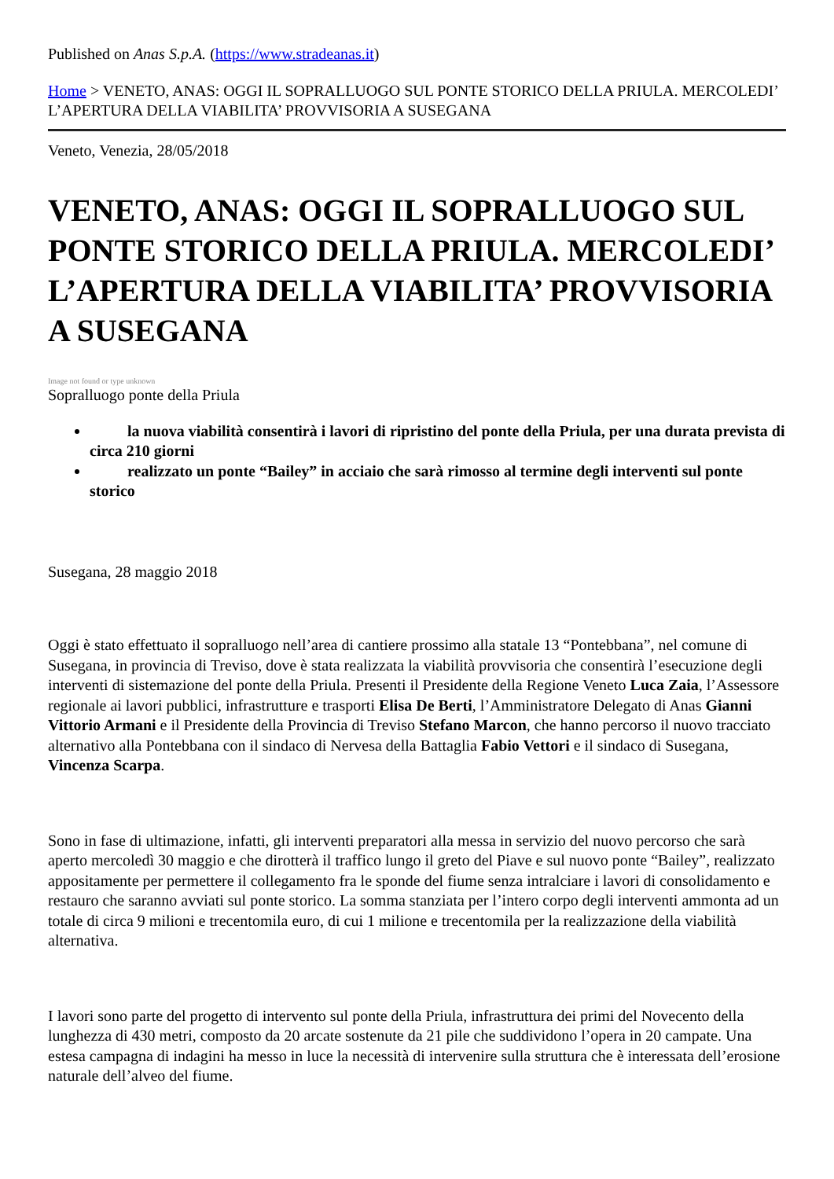Published on Anas S.p.A. (https://www.stradeanas.it)
Home > VENETO, ANAS: OGGI IL SOPRALLUOGO SUL PONTE STORICO DELLA PRIULA. MERCOLEDI’ L’APERTURA DELLA VIABILITA’ PROVVISORIA A SUSEGANA
Veneto, Venezia, 28/05/2018
VENETO, ANAS: OGGI IL SOPRALLUOGO SUL PONTE STORICO DELLA PRIULA. MERCOLEDI’ L’APERTURA DELLA VIABILITA’ PROVVISORIA A SUSEGANA
Image not found or type unknown
Sopralluogo ponte della Priula
la nuova viabilità consentirà i lavori di ripristino del ponte della Priula, per una durata prevista di circa 210 giorni
realizzato un ponte “Bailey” in acciaio che sarà rimosso al termine degli interventi sul ponte storico
Susegana, 28 maggio 2018
Oggi è stato effettuato il sopralluogo nell’area di cantiere prossimo alla statale 13 “Pontebbana”, nel comune di Susegana, in provincia di Treviso, dove è stata realizzata la viabilità provvisoria che consentirà l’esecuzione degli interventi di sistemazione del ponte della Priula. Presenti il Presidente della Regione Veneto Luca Zaia, l’Assessore regionale ai lavori pubblici, infrastrutture e trasporti Elisa De Berti, l’Amministratore Delegato di Anas Gianni Vittorio Armani e il Presidente della Provincia di Treviso Stefano Marcon, che hanno percorso il nuovo tracciato alternativo alla Pontebbana con il sindaco di Nervesa della Battaglia Fabio Vettori e il sindaco di Susegana, Vincenza Scarpa.
Sono in fase di ultimazione, infatti, gli interventi preparatori alla messa in servizio del nuovo percorso che sarà aperto mercoledì 30 maggio e che dirotterà il traffico lungo il greto del Piave e sul nuovo ponte “Bailey”, realizzato appositamente per permettere il collegamento fra le sponde del fiume senza intralciare i lavori di consolidamento e restauro che saranno avviati sul ponte storico. La somma stanziata per l’intero corpo degli interventi ammonta ad un totale di circa 9 milioni e trecentomila euro, di cui 1 milione e trecentomila per la realizzazione della viabilità alternativa.
I lavori sono parte del progetto di intervento sul ponte della Priula, infrastruttura dei primi del Novecento della lunghezza di 430 metri, composto da 20 arcate sostenute da 21 pile che suddividono l’opera in 20 campate. Una estesa campagna di indagini ha messo in luce la necessità di intervenire sulla struttura che è interessata dell’erosione naturale dell’alveo del fiume.